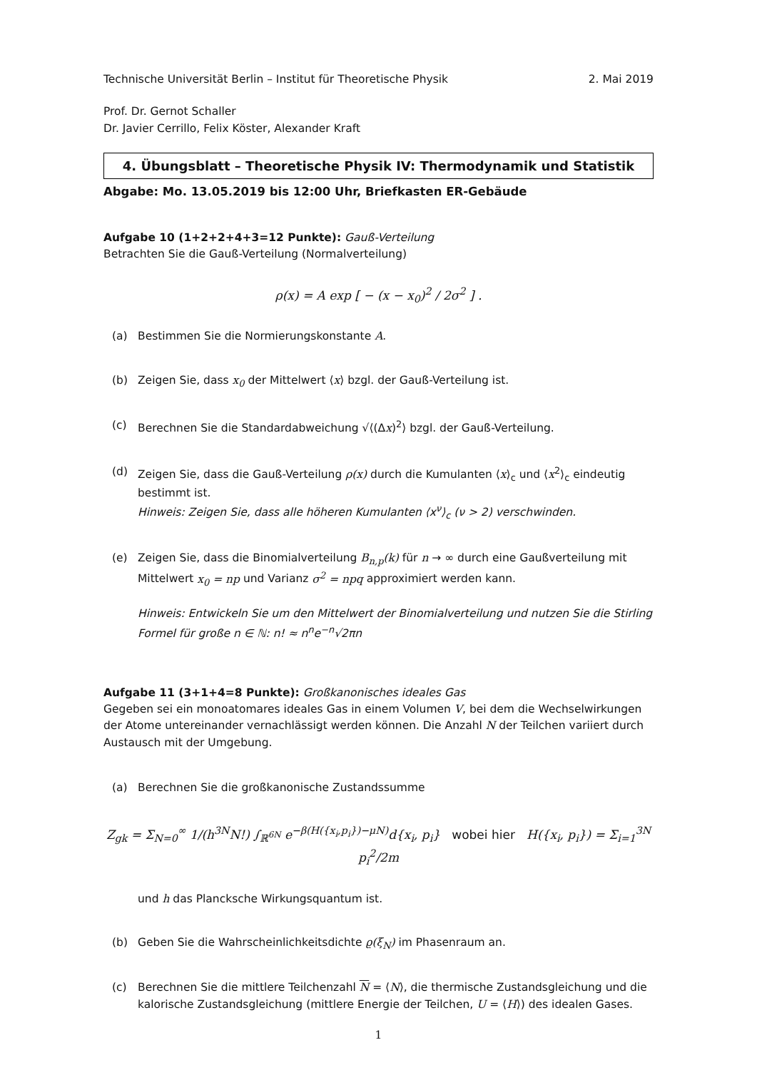Technische Universität Berlin – Institut für Theoretische Physik 2. Mai 2019
Prof. Dr. Gernot Schaller
Dr. Javier Cerrillo, Felix Köster, Alexander Kraft
4. Übungsblatt – Theoretische Physik IV: Thermodynamik und Statistik
Abgabe: Mo. 13.05.2019 bis 12:00 Uhr, Briefkasten ER-Gebäude
Aufgabe 10 (1+2+2+4+3=12 Punkte): Gauß-Verteilung
Betrachten Sie die Gauß-Verteilung (Normalverteilung)
ρ(x) = A exp [ − (x − x<sub>0</sub>)<sup>2</sup> / 2σ<sup>2</sup> ] .
(a) Bestimmen Sie die Normierungskonstante A.
(b) Zeigen Sie, dass x<sub>0</sub> der Mittelwert ⟨x⟩ bzgl. der Gauß-Verteilung ist.
(c) Berechnen Sie die Standardabweichung √⟨(Δx)<sup>2</sup>⟩ bzgl. der Gauß-Verteilung.
(d) Zeigen Sie, dass die Gauß-Verteilung ρ(x) durch die Kumulanten ⟨x⟩<sub>c</sub> und ⟨x<sup>2</sup>⟩<sub>c</sub> eindeutig bestimmt ist.
Hinweis: Zeigen Sie, dass alle höheren Kumulanten ⟨x<sup>ν</sup>⟩<sub>c</sub> (ν > 2) verschwinden.
(e) Zeigen Sie, dass die Binomialverteilung B<sub>n,p</sub>(k) für n → ∞ durch eine Gaußverteilung mit Mittelwert x<sub>0</sub> = np und Varianz σ<sup>2</sup> = npq approximiert werden kann.
Hinweis: Entwickeln Sie um den Mittelwert der Binomialverteilung und nutzen Sie die Stirling Formel für große n ∈ ℕ: n! ≈ n<sup>n</sup>e<sup>−n</sup>√2πn
Aufgabe 11 (3+1+4=8 Punkte): Großkanonisches ideales Gas
Gegeben sei ein monoatomares ideales Gas in einem Volumen V, bei dem die Wechselwirkungen der Atome untereinander vernachlässigt werden können. Die Anzahl N der Teilchen variiert durch Austausch mit der Umgebung.
(a) Berechnen Sie die großkanonische Zustandssumme
Z<sub>gk</sub> = Σ<sub>N=0</sub><sup>∞</sup> 1/(h<sup>3N</sup>N!) ∫<sub>ℝ<sup>6N</sup></sub> e<sup>−β(H({x<sub>i</sub>,p<sub>i</sub>})−μN)</sup>d{x<sub>i</sub>, p<sub>i</sub>} wobei hier H({x<sub>i</sub>, p<sub>i</sub>}) = Σ<sub>i=1</sub><sup>3N</sup> p<sub>i</sub><sup>2</sup>/2m
und h das Plancksche Wirkungsquantum ist.
(b) Geben Sie die Wahrscheinlichkeitsdichte ϱ(ξ<sub>N</sub>) im Phasenraum an.
(c) Berechnen Sie die mittlere Teilchenzahl N = ⟨N⟩, die thermische Zustandsgleichung und die kalorische Zustandsgleichung (mittlere Energie der Teilchen, U = ⟨H⟩) des idealen Gases.
1